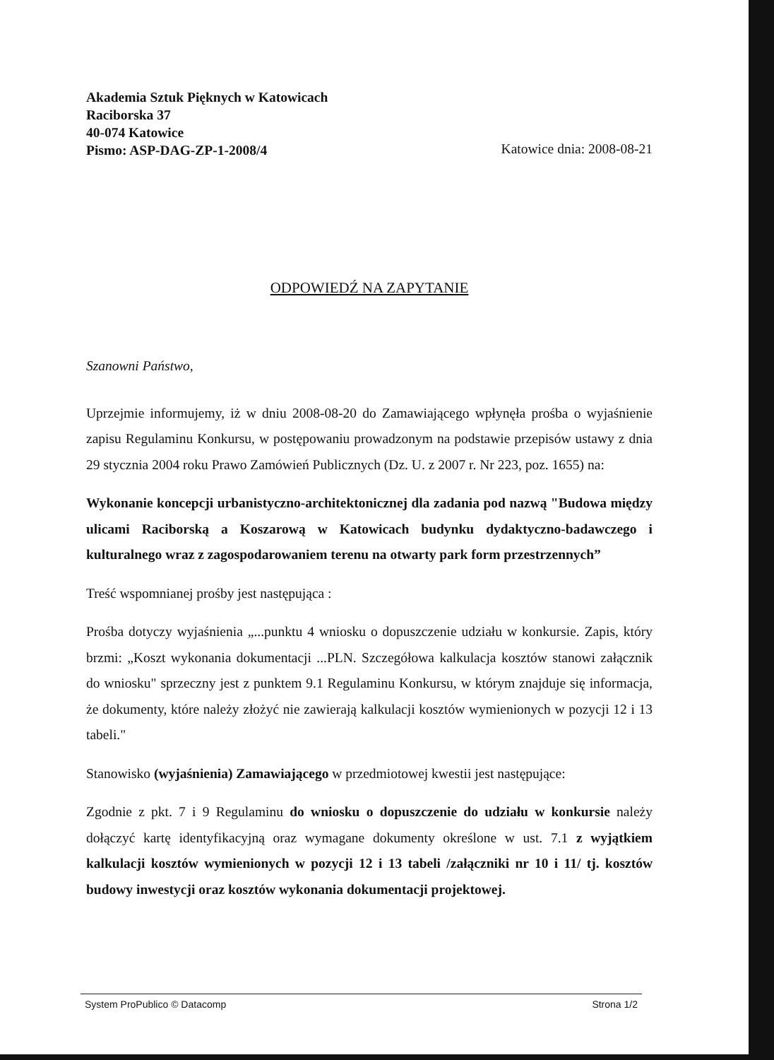Akademia Sztuk Pięknych w Katowicach
Raciborska 37
40-074 Katowice
Pismo: ASP-DAG-ZP-1-2008/4 Katowice dnia: 2008-08-21
ODPOWIEDŹ NA ZAPYTANIE
Szanowni Państwo,
Uprzejmie informujemy, iż w dniu 2008-08-20 do Zamawiającego wpłynęła prośba o wyjaśnienie zapisu Regulaminu Konkursu, w postępowaniu prowadzonym na podstawie przepisów ustawy z dnia 29 stycznia 2004 roku Prawo Zamówień Publicznych (Dz. U. z 2007 r. Nr 223, poz. 1655) na:
Wykonanie koncepcji urbanistyczno-architektonicznej dla zadania pod nazwą "Budowa między ulicami Raciborską a Koszarową w Katowicach budynku dydaktyczno-badawczego i kulturalnego wraz z zagospodarowaniem terenu na otwarty park form przestrzennych”
Treść wspomnianej prośby jest następująca :
Prośba dotyczy wyjaśnienia „...punktu 4 wniosku o dopuszczenie udziału w konkursie. Zapis, który brzmi: „Koszt wykonania dokumentacji ...PLN. Szczegółowa kalkulacja kosztów stanowi załącznik do wniosku" sprzeczny jest z punktem 9.1 Regulaminu Konkursu, w którym znajduje się informacja, że dokumenty, które należy złożyć nie zawierają kalkulacji kosztów wymienionych w pozycji 12 i 13 tabeli."
Stanowisko (wyjaśnienia) Zamawiającego w przedmiotowej kwestii jest następujące:
Zgodnie z pkt. 7 i 9 Regulaminu do wniosku o dopuszczenie do udziału w konkursie należy dołączyć kartę identyfikacyjną oraz wymagane dokumenty określone w ust. 7.1 z wyjątkiem kalkulacji kosztów wymienionych w pozycji 12 i 13 tabeli /załączniki nr 10 i 11/ tj. kosztów budowy inwestycji oraz kosztów wykonania dokumentacji projektowej.
System ProPublico © Datacomp Strona 1/2